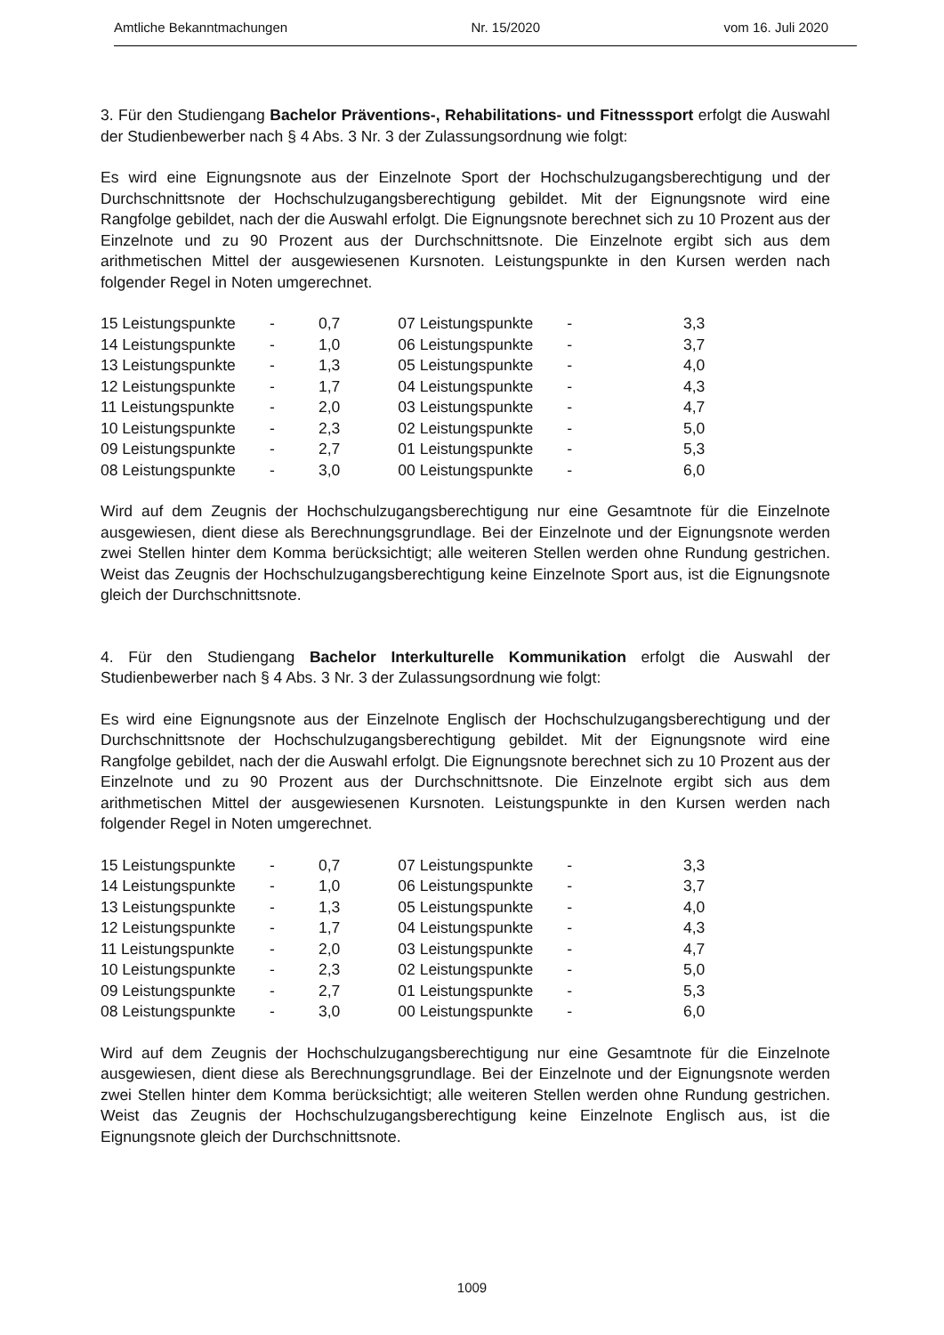Amtliche Bekanntmachungen Nr. 15/2020 vom 16. Juli 2020
3. Für den Studiengang Bachelor Präventions-, Rehabilitations- und Fitnesssport erfolgt die Auswahl der Studienbewerber nach § 4 Abs. 3 Nr. 3 der Zulassungsordnung wie folgt:
Es wird eine Eignungsnote aus der Einzelnote Sport der Hochschulzugangsberechtigung und der Durchschnittsnote der Hochschulzugangsberechtigung gebildet. Mit der Eignungsnote wird eine Rangfolge gebildet, nach der die Auswahl erfolgt. Die Eignungsnote berechnet sich zu 10 Prozent aus der Einzelnote und zu 90 Prozent aus der Durchschnittsnote. Die Einzelnote ergibt sich aus dem arithmetischen Mittel der ausgewiesenen Kursnoten. Leistungspunkte in den Kursen werden nach folgender Regel in Noten umgerechnet.
| 15 Leistungspunkte | - | 0,7 | | 07 Leistungspunkte | - | 3,3 |
| 14 Leistungspunkte | - | 1,0 | | 06 Leistungspunkte | - | 3,7 |
| 13 Leistungspunkte | - | 1,3 | | 05 Leistungspunkte | - | 4,0 |
| 12 Leistungspunkte | - | 1,7 | | 04 Leistungspunkte | - | 4,3 |
| 11 Leistungspunkte | - | 2,0 | | 03 Leistungspunkte | - | 4,7 |
| 10 Leistungspunkte | - | 2,3 | | 02 Leistungspunkte | - | 5,0 |
| 09 Leistungspunkte | - | 2,7 | | 01 Leistungspunkte | - | 5,3 |
| 08 Leistungspunkte | - | 3,0 | | 00 Leistungspunkte | - | 6,0 |
Wird auf dem Zeugnis der Hochschulzugangsberechtigung nur eine Gesamtnote für die Einzelnote ausgewiesen, dient diese als Berechnungsgrundlage. Bei der Einzelnote und der Eignungsnote werden zwei Stellen hinter dem Komma berücksichtigt; alle weiteren Stellen werden ohne Rundung gestrichen. Weist das Zeugnis der Hochschulzugangsberechtigung keine Einzelnote Sport aus, ist die Eignungsnote gleich der Durchschnittsnote.
4. Für den Studiengang Bachelor Interkulturelle Kommunikation erfolgt die Auswahl der Studienbewerber nach § 4 Abs. 3 Nr. 3 der Zulassungsordnung wie folgt:
Es wird eine Eignungsnote aus der Einzelnote Englisch der Hochschulzugangsberechtigung und der Durchschnittsnote der Hochschulzugangsberechtigung gebildet. Mit der Eignungsnote wird eine Rangfolge gebildet, nach der die Auswahl erfolgt. Die Eignungsnote berechnet sich zu 10 Prozent aus der Einzelnote und zu 90 Prozent aus der Durchschnittsnote. Die Einzelnote ergibt sich aus dem arithmetischen Mittel der ausgewiesenen Kursnoten. Leistungspunkte in den Kursen werden nach folgender Regel in Noten umgerechnet.
| 15 Leistungspunkte | - | 0,7 | | 07 Leistungspunkte | - | 3,3 |
| 14 Leistungspunkte | - | 1,0 | | 06 Leistungspunkte | - | 3,7 |
| 13 Leistungspunkte | - | 1,3 | | 05 Leistungspunkte | - | 4,0 |
| 12 Leistungspunkte | - | 1,7 | | 04 Leistungspunkte | - | 4,3 |
| 11 Leistungspunkte | - | 2,0 | | 03 Leistungspunkte | - | 4,7 |
| 10 Leistungspunkte | - | 2,3 | | 02 Leistungspunkte | - | 5,0 |
| 09 Leistungspunkte | - | 2,7 | | 01 Leistungspunkte | - | 5,3 |
| 08 Leistungspunkte | - | 3,0 | | 00 Leistungspunkte | - | 6,0 |
Wird auf dem Zeugnis der Hochschulzugangsberechtigung nur eine Gesamtnote für die Einzelnote ausgewiesen, dient diese als Berechnungsgrundlage. Bei der Einzelnote und der Eignungsnote werden zwei Stellen hinter dem Komma berücksichtigt; alle weiteren Stellen werden ohne Rundung gestrichen. Weist das Zeugnis der Hochschulzugangsberechtigung keine Einzelnote Englisch aus, ist die Eignungsnote gleich der Durchschnittsnote.
1009